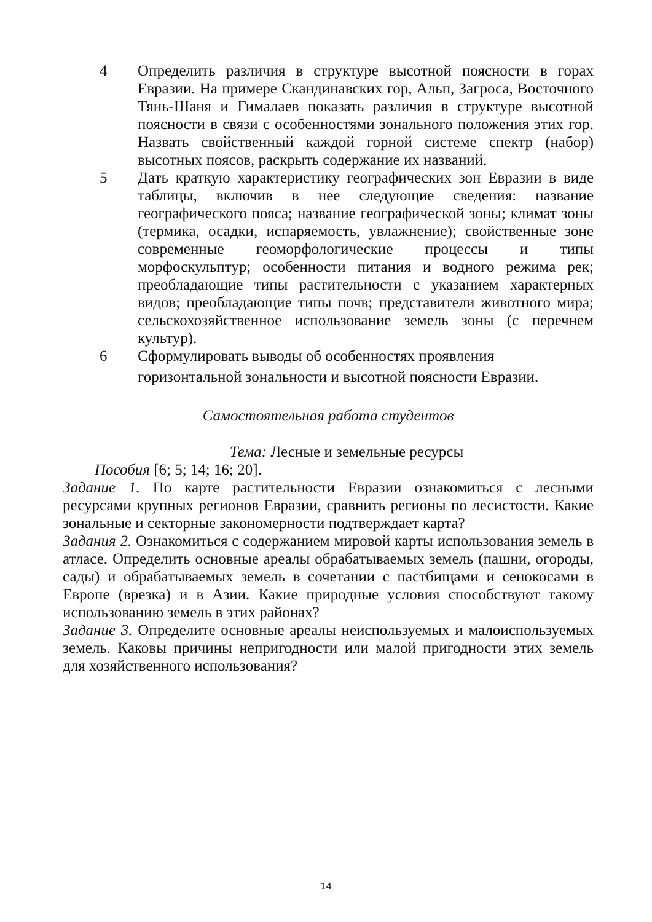4 Определить различия в структуре высотной поясности в горах Евразии. На примере Скандинавских гор, Альп, Загроса, Восточного Тянь-Шаня и Гималаев показать различия в структуре высотной поясности в связи с особенностями зонального положения этих гор. Назвать свойственный каждой горной системе спектр (набор) высотных поясов, раскрыть содержание их названий.
5 Дать краткую характеристику географических зон Евразии в виде таблицы, включив в нее следующие сведения: название географического пояса; название географической зоны; климат зоны (термика, осадки, испаряемость, увлажнение); свойственные зоне современные геоморфологические процессы и типы морфоскульптур; особенности питания и водного режима рек; преобладающие типы растительности с указанием характерных видов; преобладающие типы почв; представители животного мира; сельскохозяйственное использование земель зоны (с перечнем культур).
6 Сформулировать выводы об особенностях проявления
горизонтальной зональности и высотной поясности Евразии.
Самостоятельная работа студентов
Тема: Лесные и земельные ресурсы
Пособия [6; 5; 14; 16; 20].
Задание 1. По карте растительности Евразии ознакомиться с лесными ресурсами крупных регионов Евразии, сравнить регионы по лесистости. Какие зональные и секторные закономерности подтверждает карта?
Задания 2. Ознакомиться с содержанием мировой карты использования земель в атласе. Определить основные ареалы обрабатываемых земель (пашни, огороды, сады) и обрабатываемых земель в сочетании с пастбищами и сенокосами в Европе (врезка) и в Азии. Какие природные условия способствуют такому использованию земель в этих районах?
Задание 3. Определите основные ареалы неиспользуемых и малоиспользуемых земель. Каковы причины непригодности или малой пригодности этих земель для хозяйственного использования?
14